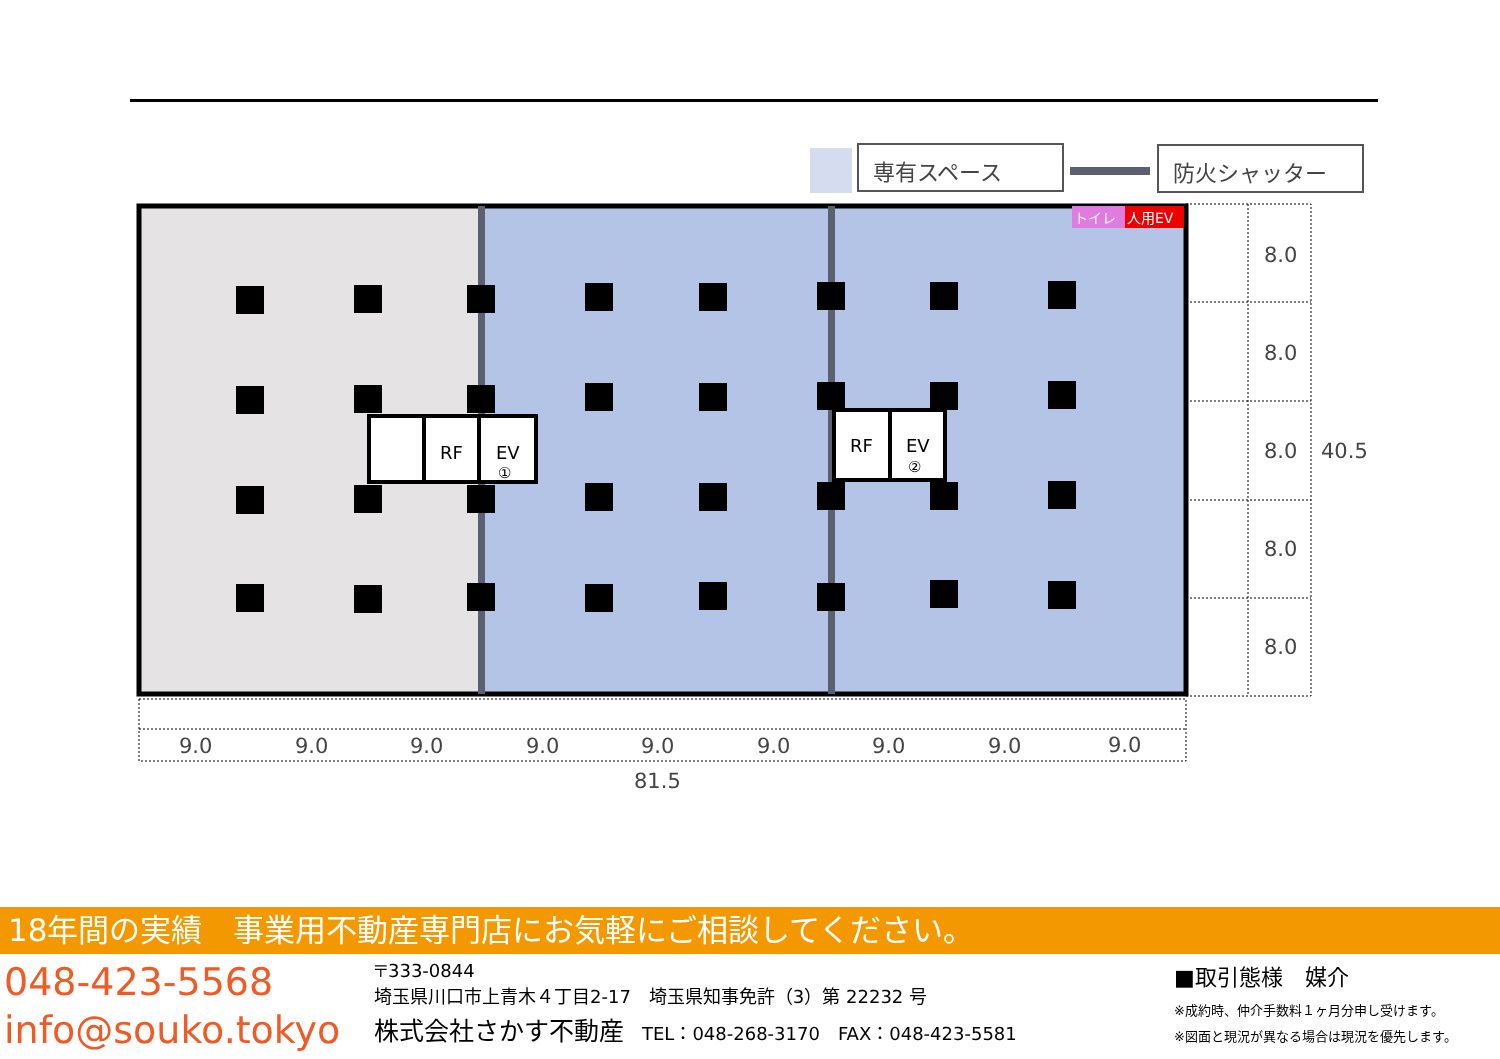専有スペース
防火シャッター
トイレ
人用EV
RF
EV
①
RF
EV
②
8.0
8.0
8.0
40.5
8.0
8.0
9.0
9.0
9.0
9.0
9.0
9.0
9.0
9.0
9.0
81.5
18年間の実績　事業用不動産専門店にお気軽にご相談してください。
048-423-5568
info@souko.tokyo
〒333-0844
埼玉県川口市上青木４丁目2-17　埼玉県知事免許（3）第 22232 号
株式会社さかす不動産　TEL：048-268-3170　FAX：048-423-5581
■取引態様　媒介
※成約時、仲介手数料１ヶ月分申し受けます。
※図面と現況が異なる場合は現況を優先します。